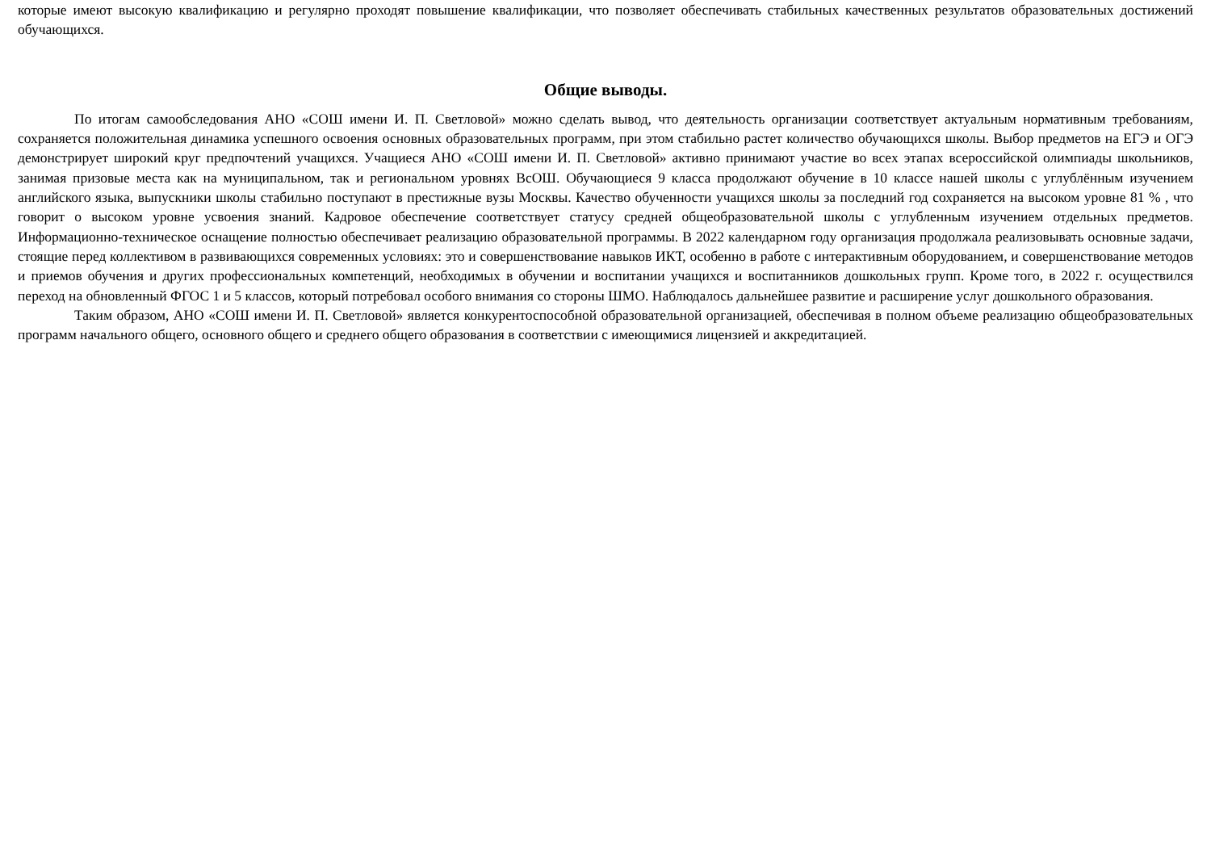которые имеют высокую квалификацию и регулярно проходят повышение квалификации, что позволяет обеспечивать стабильных качественных результатов образовательных достижений обучающихся.
Общие выводы.
По итогам самообследования АНО «СОШ имени И. П. Светловой» можно сделать вывод, что деятельность организации соответствует актуальным нормативным требованиям, сохраняется положительная динамика успешного освоения основных образовательных программ, при этом стабильно растет количество обучающихся школы. Выбор предметов на ЕГЭ и ОГЭ демонстрирует широкий круг предпочтений учащихся. Учащиеся АНО «СОШ имени И. П. Светловой» активно принимают участие во всех этапах всероссийской олимпиады школьников, занимая призовые места как на муниципальном, так и региональном уровнях ВсОШ. Обучающиеся 9 класса продолжают обучение в 10 классе нашей школы с углублённым изучением английского языка, выпускники школы стабильно поступают в престижные вузы Москвы. Качество обученности учащихся школы за последний год сохраняется на высоком уровне 81 % , что говорит о высоком уровне усвоения знаний. Кадровое обеспечение соответствует статусу средней общеобразовательной школы с углубленным изучением отдельных предметов. Информационно-техническое оснащение полностью обеспечивает реализацию образовательной программы. В 2022 календарном году организация продолжала реализовывать основные задачи, стоящие перед коллективом в развивающихся современных условиях: это и совершенствование навыков ИКТ, особенно в работе с интерактивным оборудованием, и совершенствование методов и приемов обучения и других профессиональных компетенций, необходимых в обучении и воспитании учащихся и воспитанников дошкольных групп. Кроме того, в 2022 г. осуществился переход на обновленный ФГОС 1 и 5 классов, который потребовал особого внимания со стороны ШМО. Наблюдалось дальнейшее развитие и расширение услуг дошкольного образования.
Таким образом, АНО «СОШ имени И. П. Светловой» является конкурентоспособной образовательной организацией, обеспечивая в полном объеме реализацию общеобразовательных программ начального общего, основного общего и среднего общего образования в соответствии с имеющимися лицензией и аккредитацией.